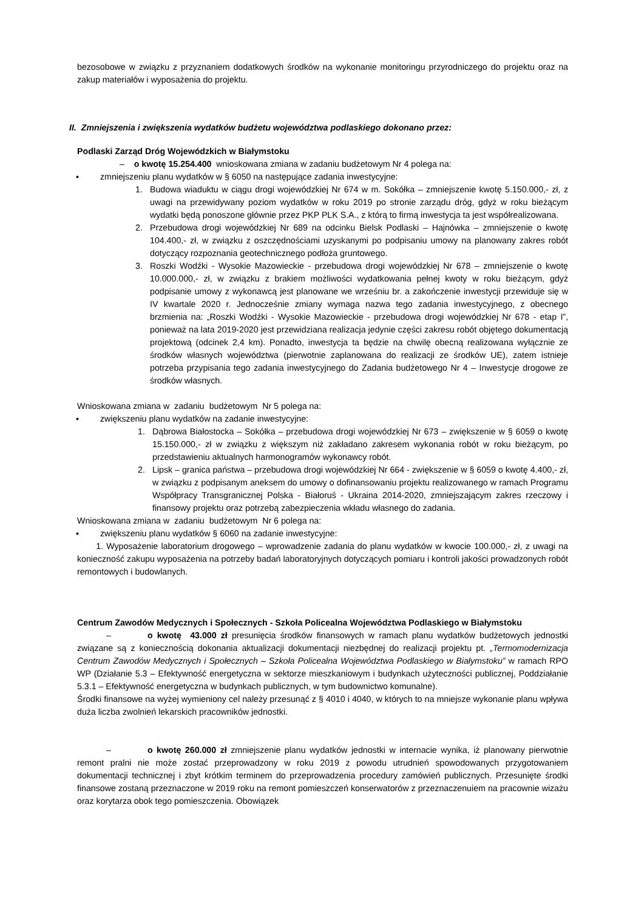bezosobowe w związku z przyznaniem dodatkowych środków na wykonanie monitoringu przyrodniczego do projektu oraz na zakup materiałów i wyposażenia do projektu.
II. Zmniejszenia i zwiększenia wydatków budżetu województwa podlaskiego dokonano przez:
Podlaski Zarząd Dróg Wojewódzkich w Białymstoku
– o kwotę 15.254.400 wnioskowana zmiana w zadaniu budżetowym Nr 4 polega na:
▪ zmniejszeniu planu wydatków w § 6050 na następujące zadania inwestycyjne:
1. Budowa wiaduktu w ciągu drogi wojewódzkiej Nr 674 w m. Sokółka – zmniejszenie kwotę 5.150.000,- zł, z uwagi na przewidywany poziom wydatków w roku 2019 po stronie zarządu dróg, gdyż w roku bieżącym wydatki będą ponoszone głównie przez PKP PLK S.A., z którą to firmą inwestycja ta jest współrealizowana.
2. Przebudowa drogi wojewódzkiej Nr 689 na odcinku Bielsk Podlaski – Hajnówka – zmniejszenie o kwotę 104.400,- zł, w związku z oszczędnościami uzyskanymi po podpisaniu umowy na planowany zakres robót dotyczący rozpoznania geotechnicznego podłoża gruntowego.
3. Roszki Wodźki - Wysokie Mazowieckie - przebudowa drogi wojewódzkiej Nr 678 – zmniejszenie o kwotę 10.000.000,- zł, w związku z brakiem możliwości wydatkowania pełnej kwoty w roku bieżącym, gdyż podpisanie umowy z wykonawcą jest planowane we wrześniu br. a zakończenie inwestycji przewiduje się w IV kwartale 2020 r. Jednocześnie zmiany wymaga nazwa tego zadania inwestycyjnego, z obecnego brzmienia na: „Roszki Wodźki - Wysokie Mazowieckie - przebudowa drogi wojewódzkiej Nr 678 - etap I”, ponieważ na lata 2019-2020 jest przewidziana realizacja jedynie części zakresu robót objętego dokumentacją projektową (odcinek 2,4 km). Ponadto, inwestycja ta będzie na chwilę obecną realizowana wyłącznie ze środków własnych województwa (pierwotnie zaplanowana do realizacji ze środków UE), zatem istnieje potrzeba przypisania tego zadania inwestycyjnego do Zadania budżetowego Nr 4 – Inwestycje drogowe ze środków własnych.
Wnioskowana zmiana w zadaniu budżetowym Nr 5 polega na:
▪ zwiększeniu planu wydatków na zadanie inwestycyjne:
1. Dąbrowa Białostocka – Sokółka – przebudowa drogi wojewódzkiej Nr 673 – zwiększenie w § 6059 o kwotę 15.150.000,- zł w związku z większym niż zakładano zakresem wykonania robót w roku bieżącym, po przedstawieniu aktualnych harmonogramów wykonawcy robót.
2. Lipsk – granica państwa – przebudowa drogi wojewódzkiej Nr 664 - zwiększenie w § 6059 o kwotę 4.400,- zł, w związku z podpisanym aneksem do umowy o dofinansowaniu projektu realizowanego w ramach Programu Współpracy Transgranicznej Polska - Białoruś - Ukraina 2014-2020, zmniejszającym zakres rzeczowy i finansowy projektu oraz potrzebą zabezpieczenia wkładu własnego do zadania.
Wnioskowana zmiana w zadaniu budżetowym Nr 6 polega na:
▪ zwiększeniu planu wydatków § 6060 na zadanie inwestycyjne:
1. Wyposażenie laboratorium drogowego – wprowadzenie zadania do planu wydatków w kwocie 100.000,- zł, z uwagi na konieczność zakupu wyposażenia na potrzeby badań laboratoryjnych dotyczących pomiaru i kontroli jakości prowadzonych robót remontowych i budowlanych.
Centrum Zawodów Medycznych i Społecznych - Szkoła Policealna Województwa Podlaskiego w Białymstoku
– o kwotę 43.000 zł presunięcia środków finansowych w ramach planu wydatków budżetowych jednostki związane są z koniecznością dokonania aktualizacji dokumentacji niezbędnej do realizacji projektu pt. „Termomodernizacja Centrum Zawodów Medycznych i Społecznych – Szkoła Policealna Województwa Podlaskiego w Białymstoku” w ramach RPO WP (Działanie 5.3 – Efektywność energetyczna w sektorze mieszkaniowym i budynkach użyteczności publicznej, Poddziałanie 5.3.1 – Efektywność energetyczna w budynkach publicznych, w tym budownictwo komunalne).
Środki finansowe na wyżej wymieniony cel należy przesunąć z § 4010 i 4040, w których to na mniejsze wykonanie planu wpływa duża liczba zwolnień lekarskich pracowników jednostki.
– o kwotę 260.000 zł zmniejszenie planu wydatków jednostki w internacie wynika, iż planowany pierwotnie remont pralni nie może zostać przeprowadzony w roku 2019 z powodu utrudnień spowodowanych przygotowaniem dokumentacji technicznej i zbyt krótkim terminem do przeprowadzenia procedury zamówień publicznych. Przesunięte środki finansowe zostaną przeznaczone w 2019 roku na remont pomieszczeń konserwatorów z przeznaczenuiem na pracownie wizażu oraz korytarza obok tego pomieszczenia. Obowiązek